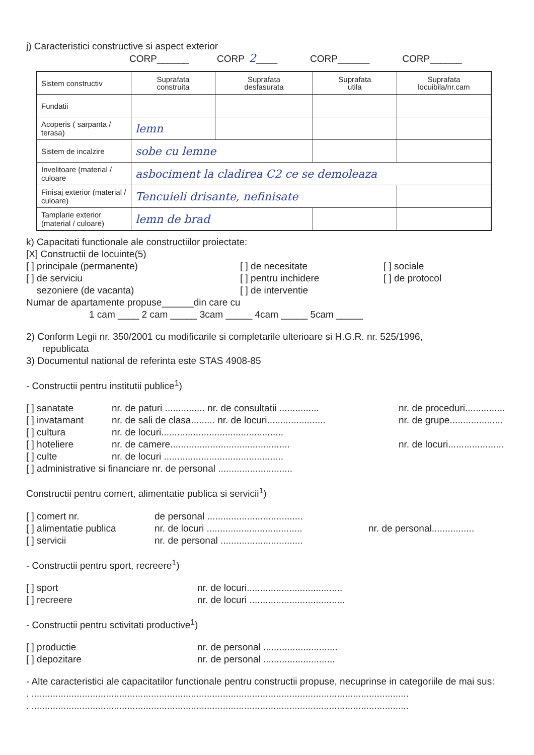j) Caracteristici constructive si aspect exterior
CORP______ CORP 2____ CORP______ CORP______
| Sistem constructiv | Suprafata construita | Suprafata desfasurata | Suprafata utila | Suprafata locuibila/nr.cam |
| Fundatii | | | | |
| Acoperis ( sarpanta / terasa) | lemn | | | |
| Sistem de incalzire | sobe cu lemne | | | |
| Invelitoare (material / culoare | asbociment la cladirea C2 ce se demoleaza | | | |
| Finisaj exterior (material / culoare) | Tencuieli drisante, nefinisate | | | |
| Tamplarie exterior (material / culoare) | lemn de brad | | | |
k) Capacitati functionale ale constructiilor proiectate:
[X] Constructii de locuinte(5)
[ ] principale (permanente)
[ ] de serviciu
sezoniere (de vacanta)
[ ] de necesitate
[ ] pentru inchidere
[ ] de interventie
[ ] sociale
[ ] de protocol
Numar de apartamente propuse______din care cu
1 cam ____ 2 cam _____ 3cam _____ 4cam _____ 5cam _____
2) Conform Legii nr. 350/2001 cu modificarile si completarile ulterioare si H.G.R. nr. 525/1996,
republicata
3) Documentul national de referinta este STAS 4908-85
- Constructii pentru institutii publice<sup>1</sup>)
[ ] sanatate
[ ] invatamant
[ ] cultura
[ ] hoteliere
[ ] culte
nr. de paturi ............... nr. de consultatii ...............
nr. de sali de clasa......... nr. de locuri......................
nr. de locuri..............................................
nr. de camere.............................................
nr. de locuri .............................................
nr. de proceduri...............
nr. de grupe....................
nr. de locuri.....................
[ ] administrative si financiare nr. de personal ............................
Constructii pentru comert, alimentatie publica si servicii<sup>1</sup>)
[ ] comert nr.
[ ] alimentatie publica
[ ] servicii
de personal ....................................
nr. de locuri ....................................
nr. de personal ...............................
nr. de personal................
- Constructii pentru sport, recreere<sup>1</sup>)
[ ] sport
[ ] recreere
nr. de locuri....................................
nr. de locuri ....................................
- Constructii pentru sctivitati productive<sup>1</sup>)
[ ] productie
[ ] depozitare
nr. de personal ............................
nr. de personal ...........................
- Alte caracteristici ale capacitatilor functionale pentru constructii propuse, necuprinse in categoriile de mai sus:
. ..............................................................................................................................................
. ..............................................................................................................................................